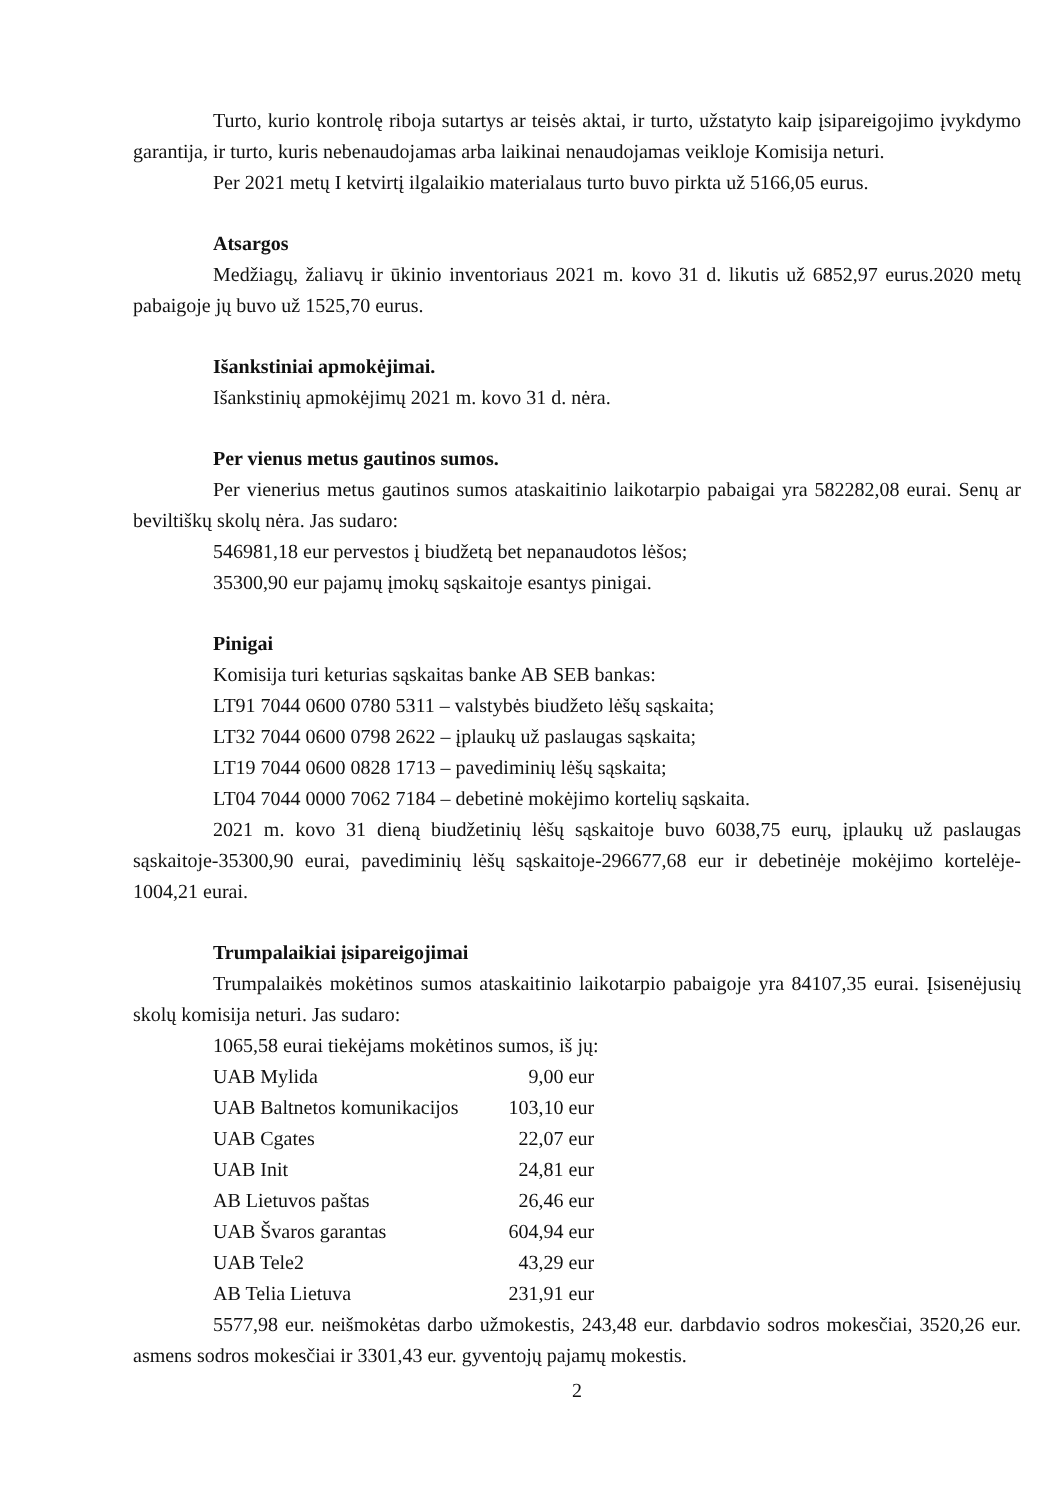Turto, kurio kontrolę riboja sutartys ar teisės aktai, ir turto, užstatyto kaip įsipareigojimo įvykdymo garantija, ir turto, kuris nebenaudojamas arba laikinai nenaudojamas veikloje Komisija neturi.
Per 2021 metų I ketvirtį ilgalaikio materialaus turto buvo pirkta už 5166,05 eurus.
Atsargos
Medžiagų, žaliavų ir ūkinio inventoriaus 2021 m. kovo 31 d. likutis už 6852,97 eurus.2020 metų pabaigoje jų buvo už 1525,70 eurus.
Išankstiniai apmokėjimai.
Išankstinių apmokėjimų 2021 m. kovo 31 d. nėra.
Per vienus metus gautinos sumos.
Per vienerius metus gautinos sumos ataskaitinio laikotarpio pabaigai yra 582282,08 eurai. Senų ar beviltiškų skolų nėra. Jas sudaro:
546981,18 eur pervestos į biudžetą bet nepanaudotos lėšos;
35300,90 eur pajamų įmokų sąskaitoje esantys pinigai.
Pinigai
Komisija turi keturias sąskaitas banke AB SEB bankas:
LT91 7044 0600 0780 5311 – valstybės biudžeto lėšų sąskaita;
LT32 7044 0600 0798 2622 – įplaukų už paslaugas sąskaita;
LT19 7044 0600 0828 1713 – pavediminių lėšų sąskaita;
LT04 7044 0000 7062 7184 – debetinė mokėjimo kortelių sąskaita.
2021 m. kovo 31 dieną biudžetinių lėšų sąskaitoje buvo 6038,75 eurų, įplaukų už paslaugas sąskaitoje-35300,90 eurai, pavediminių lėšų sąskaitoje-296677,68 eur ir debetinėje mokėjimo kortelėje-1004,21 eurai.
Trumpalaikiai įsipareigojimai
Trumpalaikės mokėtinos sumos ataskaitinio laikotarpio pabaigoje yra 84107,35 eurai. Įsisenėjusių skolų komisija neturi. Jas sudaro:
1065,58 eurai tiekėjams mokėtinos sumos, iš jų:
| UAB Mylida | 9,00 eur |
| UAB Baltnetos komunikacijos | 103,10 eur |
| UAB Cgates | 22,07 eur |
| UAB Init | 24,81 eur |
| AB Lietuvos paštas | 26,46 eur |
| UAB Švaros garantas | 604,94 eur |
| UAB Tele2 | 43,29 eur |
| AB Telia Lietuva | 231,91 eur |
5577,98 eur. neišmokėtas darbo užmokestis, 243,48 eur. darbdavio sodros mokesčiai, 3520,26 eur. asmens sodros mokesčiai ir 3301,43 eur. gyventojų pajamų mokestis.
2